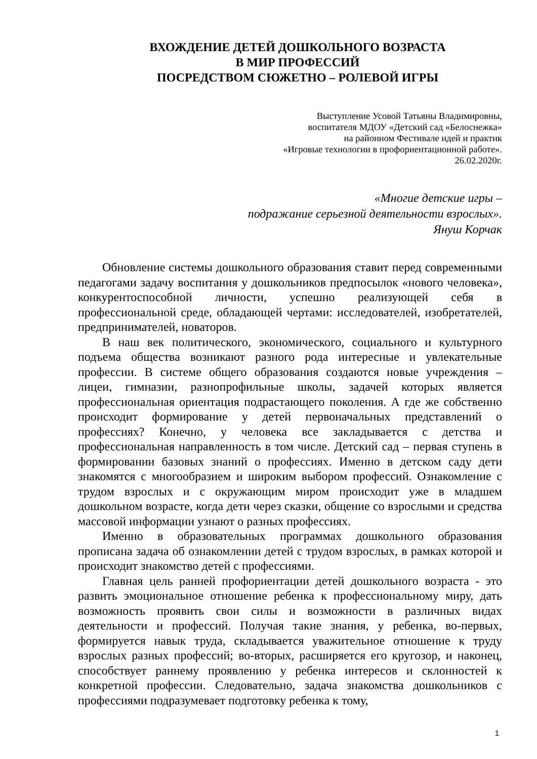ВХОЖДЕНИЕ ДЕТЕЙ ДОШКОЛЬНОГО ВОЗРАСТА
В МИР ПРОФЕССИЙ
ПОСРЕДСТВОМ СЮЖЕТНО – РОЛЕВОЙ ИГРЫ
Выступление Усовой Татьяны Владимировны,
воспитателя МДОУ «Детский сад «Белоснежка»
на районном Фестивале идей и практик
«Игровые технологии в профориентационной работе».
26.02.2020г.
«Многие детские игры –
подражание серьезной деятельности взрослых».
Януш Корчак
Обновление системы дошкольного образования ставит перед современными педагогами задачу воспитания у дошкольников предпосылок «нового человека», конкурентоспособной личности, успешно реализующей себя в профессиональной среде, обладающей чертами: исследователей, изобретателей, предпринимателей, новаторов.
В наш век политического, экономического, социального и культурного подъема общества возникают разного рода интересные и увлекательные профессии. В системе общего образования создаются новые учреждения – лицеи, гимназии, разнопрофильные школы, задачей которых является профессиональная ориентация подрастающего поколения. А где же собственно происходит формирование у детей первоначальных представлений о профессиях? Конечно, у человека все закладывается с детства и профессиональная направленность в том числе. Детский сад – первая ступень в формировании базовых знаний о профессиях. Именно в детском саду дети знакомятся с многообразием и широким выбором профессий. Ознакомление с трудом взрослых и с окружающим миром происходит уже в младшем дошкольном возрасте, когда дети через сказки, общение со взрослыми и средства массовой информации узнают о разных профессиях.
Именно в образовательных программах дошкольного образования прописана задача об ознакомлении детей с трудом взрослых, в рамках которой и происходит знакомство детей с профессиями.
Главная цель ранней профориентации детей дошкольного возраста - это развить эмоциональное отношение ребенка к профессиональному миру, дать возможность проявить свои силы и возможности в различных видах деятельности и профессий. Получая такие знания, у ребенка, во-первых, формируется навык труда, складывается уважительное отношение к труду взрослых разных профессий; во-вторых, расширяется его кругозор, и наконец, способствует раннему проявлению у ребенка интересов и склонностей к конкретной профессии. Следовательно, задача знакомства дошкольников с профессиями подразумевает подготовку ребенка к тому,
1